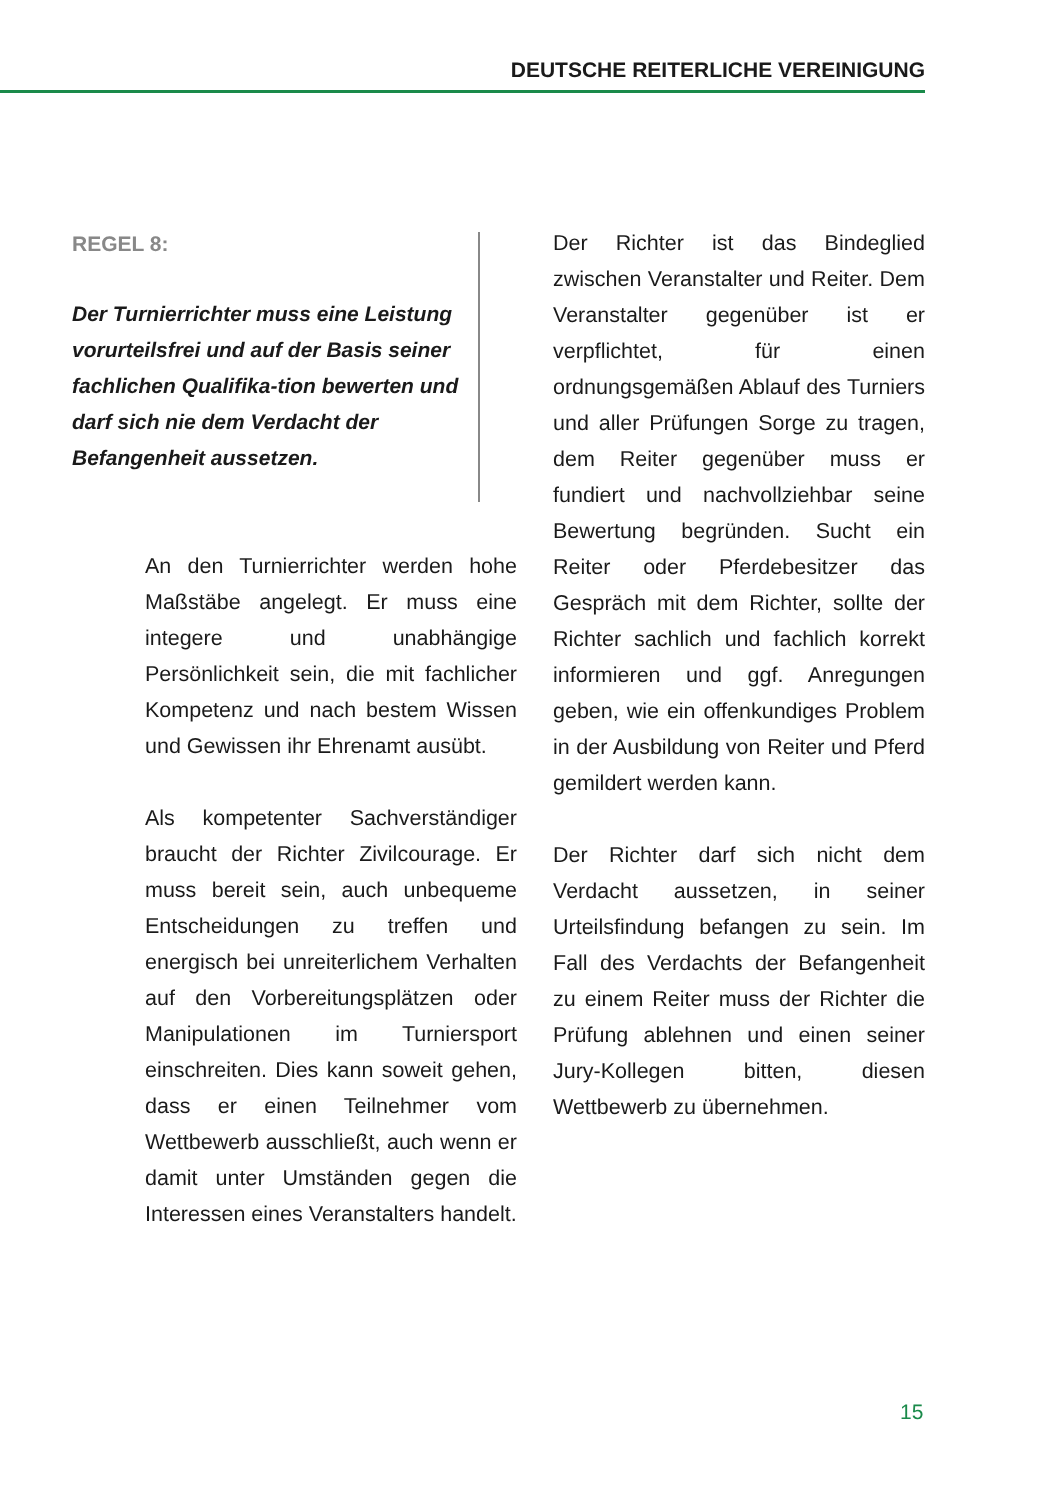DEUTSCHE REITERLICHE VEREINIGUNG
REGEL 8:
Der Turnierrichter muss eine Leistung vorurteilsfrei und auf der Basis seiner fachlichen Qualifika-tion bewerten und darf sich nie dem Verdacht der Befangenheit aussetzen.
An den Turnierrichter werden hohe Maßstäbe angelegt. Er muss eine integere und unabhängige Persönlichkeit sein, die mit fachlicher Kompetenz und nach bestem Wissen und Gewissen ihr Ehrenamt ausübt.
Als kompetenter Sachverständiger braucht der Richter Zivilcourage. Er muss bereit sein, auch unbequeme Entscheidungen zu treffen und energisch bei unreiterlichem Verhalten auf den Vorbereitungsplätzen oder Manipulationen im Turniersport einschreiten. Dies kann soweit gehen, dass er einen Teilnehmer vom Wettbewerb ausschließt, auch wenn er damit unter Umständen gegen die Interessen eines Veranstalters handelt.
Der Richter ist das Bindeglied zwischen Veranstalter und Reiter. Dem Veranstalter gegenüber ist er verpflichtet, für einen ordnungsgemäßen Ablauf des Turniers und aller Prüfungen Sorge zu tragen, dem Reiter gegenüber muss er fundiert und nachvollziehbar seine Bewertung begründen. Sucht ein Reiter oder Pferdebesitzer das Gespräch mit dem Richter, sollte der Richter sachlich und fachlich korrekt informieren und ggf. Anregungen geben, wie ein offenkundiges Problem in der Ausbildung von Reiter und Pferd gemildert werden kann.
Der Richter darf sich nicht dem Verdacht aussetzen, in seiner Urteilsfindung befangen zu sein. Im Fall des Verdachts der Befangenheit zu einem Reiter muss der Richter die Prüfung ablehnen und einen seiner Jury-Kollegen bitten, diesen Wettbewerb zu übernehmen.
15